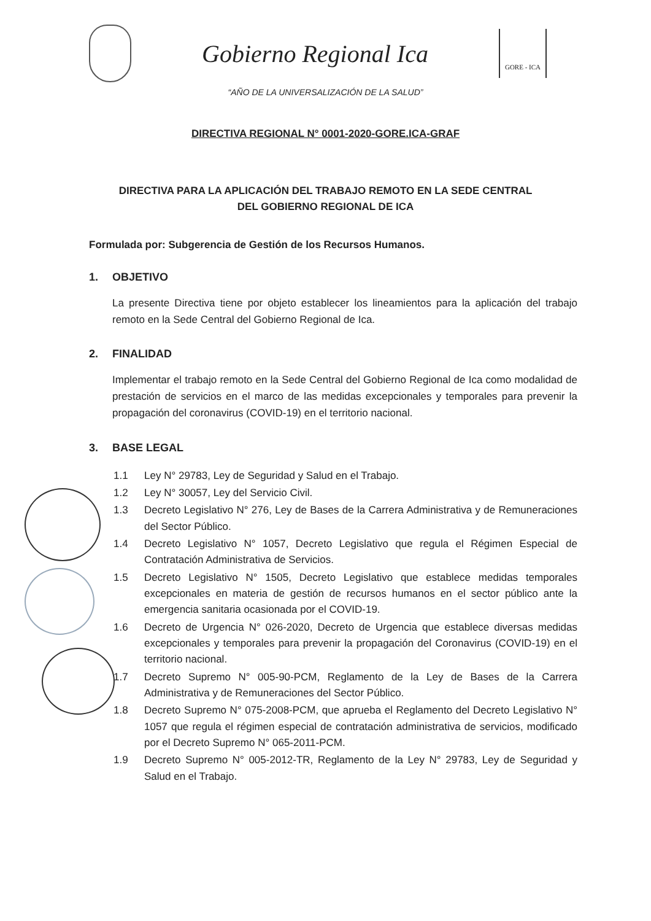Gobierno Regional Ica
GORE - ICA
“AÑO DE LA UNIVERSALIZACIÓN DE LA SALUD”
DIRECTIVA REGIONAL N° 0001-2020-GORE.ICA-GRAF
DIRECTIVA PARA LA APLICACIÓN DEL TRABAJO REMOTO EN LA SEDE CENTRAL DEL GOBIERNO REGIONAL DE ICA
Formulada por: Subgerencia de Gestión de los Recursos Humanos.
1. OBJETIVO
La presente Directiva tiene por objeto establecer los lineamientos para la aplicación del trabajo remoto en la Sede Central del Gobierno Regional de Ica.
2. FINALIDAD
Implementar el trabajo remoto en la Sede Central del Gobierno Regional de Ica como modalidad de prestación de servicios en el marco de las medidas excepcionales y temporales para prevenir la propagación del coronavirus (COVID-19) en el territorio nacional.
3. BASE LEGAL
1.1 Ley N° 29783, Ley de Seguridad y Salud en el Trabajo.
1.2 Ley N° 30057, Ley del Servicio Civil.
1.3 Decreto Legislativo N° 276, Ley de Bases de la Carrera Administrativa y de Remuneraciones del Sector Público.
1.4 Decreto Legislativo N° 1057, Decreto Legislativo que regula el Régimen Especial de Contratación Administrativa de Servicios.
1.5 Decreto Legislativo N° 1505, Decreto Legislativo que establece medidas temporales excepcionales en materia de gestión de recursos humanos en el sector público ante la emergencia sanitaria ocasionada por el COVID-19.
1.6 Decreto de Urgencia N° 026-2020, Decreto de Urgencia que establece diversas medidas excepcionales y temporales para prevenir la propagación del Coronavirus (COVID-19) en el territorio nacional.
1.7 Decreto Supremo N° 005-90-PCM, Reglamento de la Ley de Bases de la Carrera Administrativa y de Remuneraciones del Sector Público.
1.8 Decreto Supremo N° 075-2008-PCM, que aprueba el Reglamento del Decreto Legislativo N° 1057 que regula el régimen especial de contratación administrativa de servicios, modificado por el Decreto Supremo N° 065-2011-PCM.
1.9 Decreto Supremo N° 005-2012-TR, Reglamento de la Ley N° 29783, Ley de Seguridad y Salud en el Trabajo.